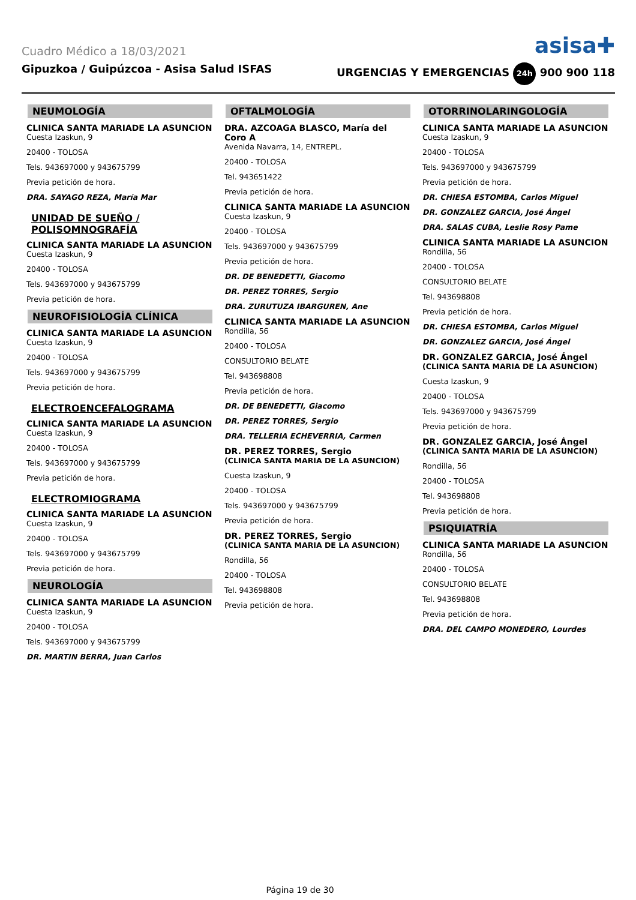Cuadro Médico a 18/03/2021
asisa✚
Gipuzkoa / Guipúzcoa - Asisa Salud ISFAS URGENCIAS Y EMERGENCIAS 24h 900 900 118
NEUMOLOGÍA
CLINICA SANTA MARIADE LA ASUNCION
Cuesta Izaskun, 9
20400 - TOLOSA
Tels. 943697000 y 943675799
Previa petición de hora.
DRA. SAYAGO REZA, María Mar
UNIDAD DE SUEÑO / POLISOMNOGRAFÍA
CLINICA SANTA MARIADE LA ASUNCION
Cuesta Izaskun, 9
20400 - TOLOSA
Tels. 943697000 y 943675799
Previa petición de hora.
NEUROFISIOLOGÍA CLÍNICA
CLINICA SANTA MARIADE LA ASUNCION
Cuesta Izaskun, 9
20400 - TOLOSA
Tels. 943697000 y 943675799
Previa petición de hora.
ELECTROENCEFALOGRAMA
CLINICA SANTA MARIADE LA ASUNCION
Cuesta Izaskun, 9
20400 - TOLOSA
Tels. 943697000 y 943675799
Previa petición de hora.
ELECTROMIOGRAMA
CLINICA SANTA MARIADE LA ASUNCION
Cuesta Izaskun, 9
20400 - TOLOSA
Tels. 943697000 y 943675799
Previa petición de hora.
NEUROLOGÍA
CLINICA SANTA MARIADE LA ASUNCION
Cuesta Izaskun, 9
20400 - TOLOSA
Tels. 943697000 y 943675799
DR. MARTIN BERRA, Juan Carlos
OFTALMOLOGÍA
DRA. AZCOAGA BLASCO, María del Coro A
Avenida Navarra, 14, ENTREPL.
20400 - TOLOSA
Tel. 943651422
Previa petición de hora.
CLINICA SANTA MARIADE LA ASUNCION
Cuesta Izaskun, 9
20400 - TOLOSA
Tels. 943697000 y 943675799
Previa petición de hora.
DR. DE BENEDETTI, Giacomo
DR. PEREZ TORRES, Sergio
DRA. ZURUTUZA IBARGUREN, Ane
CLINICA SANTA MARIADE LA ASUNCION
Rondilla, 56
20400 - TOLOSA
CONSULTORIO BELATE
Tel. 943698808
Previa petición de hora.
DR. DE BENEDETTI, Giacomo
DR. PEREZ TORRES, Sergio
DRA. TELLERIA ECHEVERRIA, Carmen
DR. PEREZ TORRES, Sergio
(CLINICA SANTA MARIA DE LA ASUNCION)
Cuesta Izaskun, 9
20400 - TOLOSA
Tels. 943697000 y 943675799
Previa petición de hora.
DR. PEREZ TORRES, Sergio
(CLINICA SANTA MARIA DE LA ASUNCION)
Rondilla, 56
20400 - TOLOSA
Tel. 943698808
Previa petición de hora.
OTORRINOLARINGOLOGÍA
CLINICA SANTA MARIADE LA ASUNCION
Cuesta Izaskun, 9
20400 - TOLOSA
Tels. 943697000 y 943675799
Previa petición de hora.
DR. CHIESA ESTOMBA, Carlos Miguel
DR. GONZALEZ GARCIA, José Ángel
DRA. SALAS CUBA, Leslie Rosy Pame
CLINICA SANTA MARIADE LA ASUNCION
Rondilla, 56
20400 - TOLOSA
CONSULTORIO BELATE
Tel. 943698808
Previa petición de hora.
DR. CHIESA ESTOMBA, Carlos Miguel
DR. GONZALEZ GARCIA, José Ángel
DR. GONZALEZ GARCIA, José Ángel
(CLINICA SANTA MARIA DE LA ASUNCION)
Cuesta Izaskun, 9
20400 - TOLOSA
Tels. 943697000 y 943675799
Previa petición de hora.
DR. GONZALEZ GARCIA, José Ángel
(CLINICA SANTA MARIA DE LA ASUNCION)
Rondilla, 56
20400 - TOLOSA
Tel. 943698808
Previa petición de hora.
PSIQUIATRÍA
CLINICA SANTA MARIADE LA ASUNCION
Rondilla, 56
20400 - TOLOSA
CONSULTORIO BELATE
Tel. 943698808
Previa petición de hora.
DRA. DEL CAMPO MONEDERO, Lourdes
Página 19 de 30